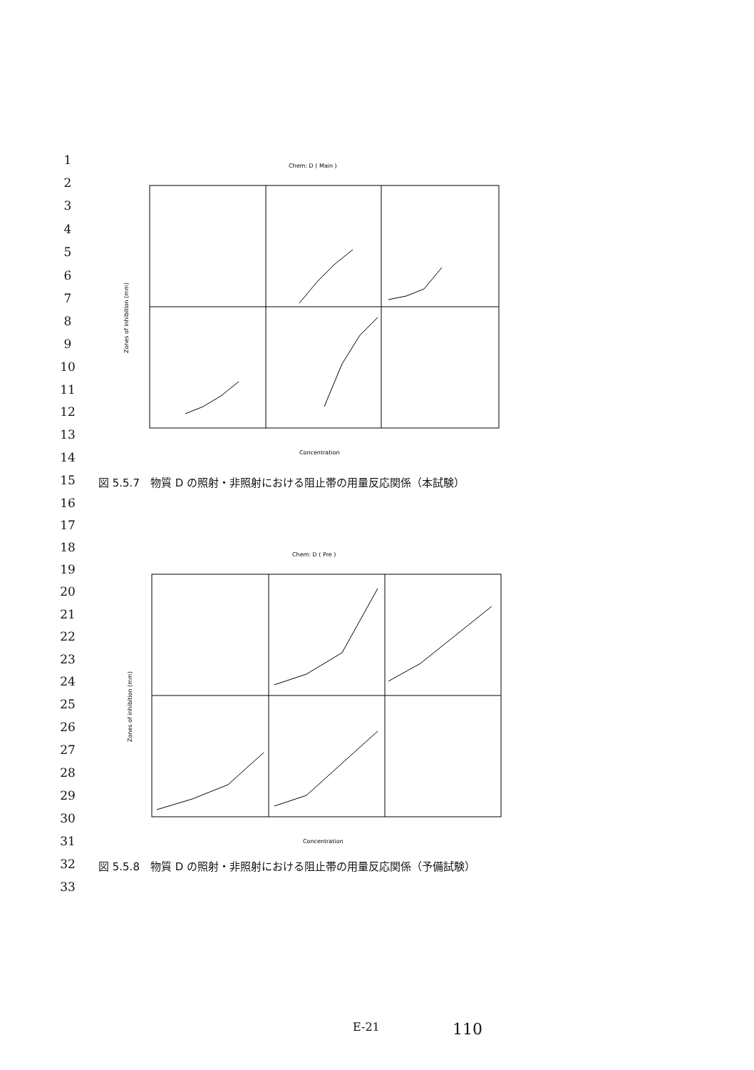1
2
3
4
5
6
7
8
9
10
11
12
13
14
15
16
17
18
19
20
21
22
23
24
25
26
27
28
29
30
31
32
33
Chem: D ( Main )
Zones of inhibition (mm)
Concentration
図 5.5.7　物質 D の照射・非照射における阻止帯の用量反応関係（本試験）
Chem: D ( Pre )
Zones of inhibition (mm)
Concentration
図 5.5.8　物質 D の照射・非照射における阻止帯の用量反応関係（予備試験）
E-21 110